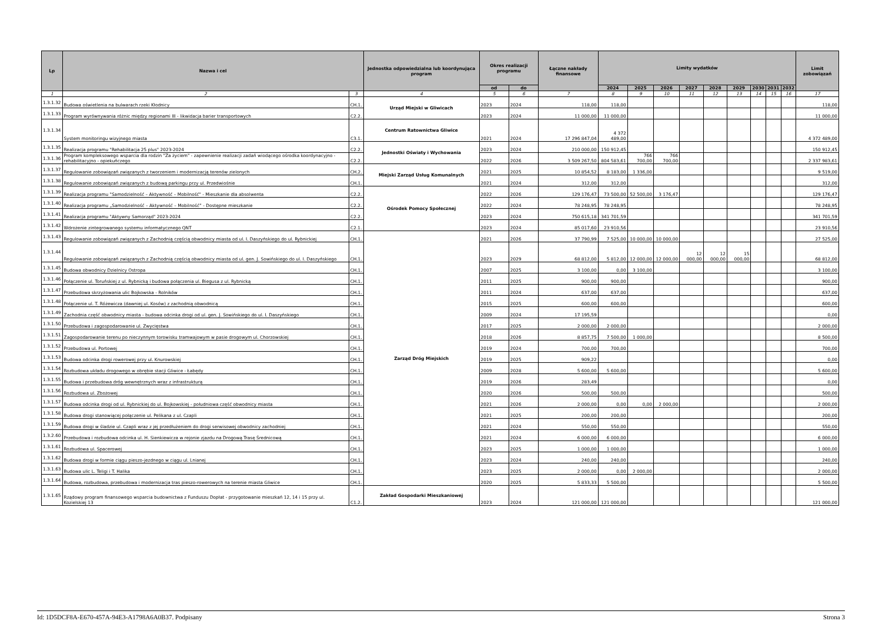| Lp | Nazwa i cel | | Jednostka odpowiedzialna lub koordynująca program | Okres realizacji programu | | Łączne nakłady finansowe | Limity wydatków | | | | | | | | | Limit zobowiązań |
| --- | --- | --- | --- | --- | --- | --- | --- | --- | --- | --- | --- | --- | --- | --- | --- | --- |
| | | | | od | do | | 2024 | 2025 | 2026 | 2027 | 2028 | 2029 | 2030 | 2031 | 2032 | |
| 1 | 2 | 3 | 4 | 5 | 6 | 7 | 8 | 9 | 10 | 11 | 12 | 13 | 14 | 15 | 16 | 17 |
| 1.3.1.32 | Budowa oświetlenia na bulwarach rzeki Kłodnicy | CH.1. | Urząd Miejski w Gliwicach | 2023 | 2024 | 118,00 | 118,00 | | | | | | | | | 118,00 |
| 1.3.1.33 | Program wyrównywania różnic między regionami III - likwidacja barier transportowych | C2.2. | | 2023 | 2024 | 11 000,00 | 11 000,00 | | | | | | | | | 11 000,00 |
| 1.3.1.34 | System monitoringu wizyjnego miasta | C3.1. | Centrum Ratownictwa Gliwice | 2021 | 2024 | 17 296 847,04 | 4 372 489,00 | | | | | | | | | 4 372 489,00 |
| 1.3.1.35 | Realizacja programu "Rehabilitacja 25 plus" 2023-2024 | C2.2. | Jednostki Oświaty i Wychowania | 2023 | 2024 | 210 000,00 | 150 912,45 | | | | | | | | | 150 912,45 |
| 1.3.1.36 | Program kompleksowego wsparcia dla rodzin "Za życiem" - zapewnienie realizacji zadań wiodącego ośrodka koordynacyjno - rehabilitacyjno - opiekuńczego | C2.2. | | 2022 | 2026 | 3 509 267,50 | 804 583,61 | 766 700,00 | 766 700,00 | | | | | | | 2 337 983,61 |
| 1.3.1.37 | Regulowanie zobowiązań związanych z tworzeniem i modernizacją terenów zielonych | CH.2. | Miejski Zarząd Usług Komunalnych | 2021 | 2025 | 10 854,52 | 8 183,00 | 1 336,00 | | | | | | | | 9 519,00 |
| 1.3.1.38 | Regulowanie zobowiązań związanych z budową parkingu przy ul. Przedwiośnie | CH.1. | | 2021 | 2024 | 312,00 | 312,00 | | | | | | | | | 312,00 |
| 1.3.1.39 | Realizacja programu "Samodzielność – Aktywność – Mobilność" - Mieszkanie dla absolwenta | C2.2. | Ośrodek Pomocy Społecznej | 2022 | 2026 | 129 176,47 | 73 500,00 | 52 500,00 | 3 176,47 | | | | | | | 129 176,47 |
| 1.3.1.40 | Realizacja programu „Samodzielność – Aktywność – Mobilność” - Dostępne mieszkanie | C2.2. | | 2022 | 2024 | 78 248,95 | 78 248,95 | | | | | | | | | 78 248,95 |
| 1.3.1.41 | Realizacja programu "Aktywny Samorząd" 2023-2024 | C2.2. | | 2023 | 2024 | 750 615,18 | 341 701,59 | | | | | | | | | 341 701,59 |
| 1.3.1.42 | Wdrożenie zintegrowanego systemu informatycznego QNT | C2.1. | | 2023 | 2024 | 85 017,60 | 23 910,56 | | | | | | | | | 23 910,56 |
| 1.3.1.43 | Regulowanie zobowiązań związanych z Zachodnią częścią obwodnicy miasta od ul. I. Daszyńskiego do ul. Rybnickiej | CH.1. | Zarząd Dróg Miejskich | 2021 | 2026 | 37 790,99 | 7 525,00 | 10 000,00 | 10 000,00 | | | | | | | 27 525,00 |
| 1.3.1.44 | Regulowanie zobowiązań związanych z Zachodnią częścią obwodnicy miasta od ul. gen. J. Sowińskiego do ul. I. Daszyńskiego | CH.1. | | 2023 | 2029 | 68 812,00 | 5 812,00 | 12 000,00 | 12 000,00 | 12 000,00 | 12 000,00 | 15 000,00 | | | | 68 812,00 |
| 1.3.1.45 | Budowa obwodnicy Dzielnicy Ostropa | CH.1. | | 2007 | 2025 | 3 100,00 | 0,00 | 3 100,00 | | | | | | | | 3 100,00 |
| 1.3.1.46 | Połączenie ul. Toruńskiej z ul. Rybnicką i budowa połączenia ul. Biegusa z ul. Rybnicką | CH.1. | | 2011 | 2025 | 900,00 | 900,00 | | | | | | | | | 900,00 |
| 1.3.1.47 | Przebudowa skrzyżowania ulic Bojkowska - Rolników | CH.1. | | 2011 | 2024 | 637,00 | 637,00 | | | | | | | | | 637,00 |
| 1.3.1.48 | Połączenie ul. T. Różewicza (dawniej ul. Kosów) z zachodnią obwodnicą | CH.1. | | 2015 | 2025 | 600,00 | 600,00 | | | | | | | | | 600,00 |
| 1.3.1.49 | Zachodnia część obwodnicy miasta - budowa odcinka drogi od ul. gen. J. Sowińskiego do ul. I. Daszyńskiego | CH.1. | | 2009 | 2024 | 17 195,59 | | | | | | | | | | 0,00 |
| 1.3.1.50 | Przebudowa i zagospodarowanie ul. Zwycięstwa | CH.1. | | 2017 | 2025 | 2 000,00 | 2 000,00 | | | | | | | | | 2 000,00 |
| 1.3.1.51 | Zagospodarowanie terenu po nieczynnym torowisku tramwajowym w pasie drogowym ul. Chorzowskiej | CH.1. | | 2018 | 2026 | 8 857,75 | 7 500,00 | 1 000,00 | | | | | | | | 8 500,00 |
| 1.3.1.52 | Przebudowa ul. Portowej | CH.1. | | 2019 | 2024 | 700,00 | 700,00 | | | | | | | | | 700,00 |
| 1.3.1.53 | Budowa odcinka drogi rowerowej przy ul. Knurowskiej | CH.1. | | 2019 | 2025 | 909,22 | | | | | | | | | | 0,00 |
| 1.3.1.54 | Rozbudowa układu drogowego w obrębie stacji Gliwice - Łabędy | CH.1. | | 2009 | 2028 | 5 600,00 | 5 600,00 | | | | | | | | | 5 600,00 |
| 1.3.1.55 | Budowa i przebudowa dróg wewnętrznych wraz z infrastrukturą | CH.1. | | 2019 | 2026 | 283,49 | | | | | | | | | | 0,00 |
| 1.3.1.56 | Rozbudowa ul. Zbożowej | CH.1. | | 2020 | 2026 | 500,00 | 500,00 | | | | | | | | | 500,00 |
| 1.3.1.57 | Budowa odcinka drogi od ul. Rybnickiej do ul. Bojkowskiej - południowa część obwodnicy miasta | CH.1. | | 2021 | 2026 | 2 000,00 | 0,00 | 0,00 | 2 000,00 | | | | | | | 2 000,00 |
| 1.3.1.58 | Budowa drogi stanowiącej połączenie ul. Pelikana z ul. Czapli | CH.1. | | 2021 | 2025 | 200,00 | 200,00 | | | | | | | | | 200,00 |
| 1.3.1.59 | Budowa drogi w śladzie ul. Czapli wraz z jej przedłużeniem do drogi serwisowej obwodnicy zachodniej | CH.1. | | 2021 | 2024 | 550,00 | 550,00 | | | | | | | | | 550,00 |
| 1.3.2.60 | Przebudowa i rozbudowa odcinka ul. H. Sienkiewicza w rejonie zjazdu na Drogową Trasę Średnicową | CH.1. | | 2021 | 2024 | 6 000,00 | 6 000,00 | | | | | | | | | 6 000,00 |
| 1.3.1.61 | Rozbudowa ul. Spacerowej | CH.1. | | 2023 | 2025 | 1 000,00 | 1 000,00 | | | | | | | | | 1 000,00 |
| 1.3.1.62 | Budowa drogi w formie ciągu pieszo-jezdnego w ciągu ul. Lnianej | CH.1. | | 2023 | 2024 | 240,00 | 240,00 | | | | | | | | | 240,00 |
| 1.3.1.63 | Budowa ulic L. Teligi i T. Halika | CH.1. | | 2023 | 2025 | 2 000,00 | 0,00 | 2 000,00 | | | | | | | | 2 000,00 |
| 1.3.1.64 | Budowa, rozbudowa, przebudowa i modernizacja tras pieszo-rowerowych na terenie miasta Gliwice | CH.1. | | 2020 | 2025 | 5 833,33 | 5 500,00 | | | | | | | | | 5 500,00 |
| 1.3.1.65 | Rządowy program finansowego wsparcia budownictwa z Funduszu Dopłat - przygotowanie mieszkań 12, 14 i 15 przy ul. Kozielskiej 13 | C1.2. | Zakład Gospodarki Mieszkaniowej | 2023 | 2024 | 121 000,00 | 121 000,00 | | | | | | | | | 121 000,00 |
Id: 1D5DCF8A-E670-457A-94E3-A1798A6A0B37. Podpisany Strona 3